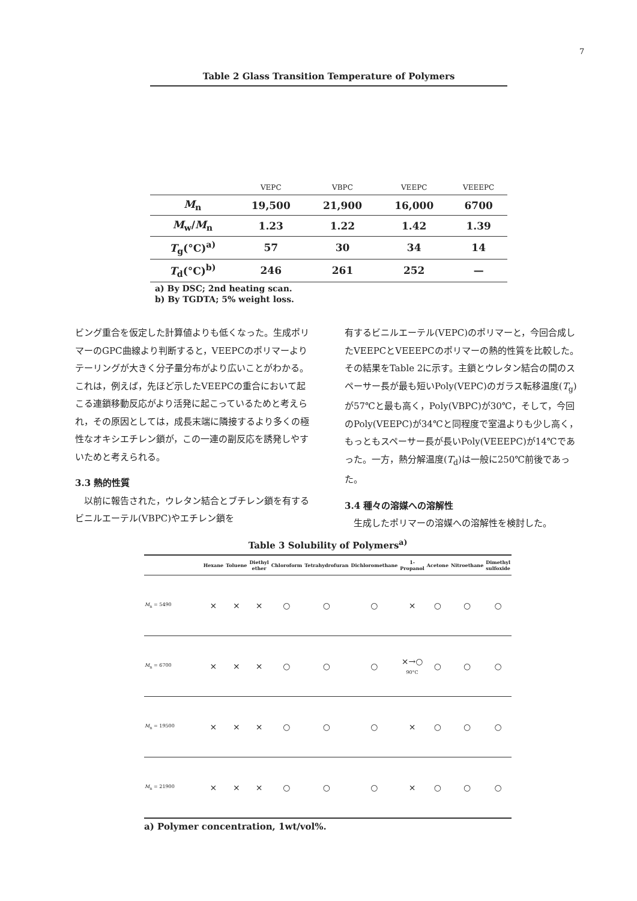7
Table 2 Glass Transition Temperature of Polymers
| | VEPC | VBPC | VEEPC | VEEEPC |
| M<sub>n</sub> | 19,500 | 21,900 | 16,000 | 6700 |
| M<sub>w</sub>/ M<sub>n</sub> | 1.23 | 1.22 | 1.42 | 1.39 |
| T<sub>g</sub>(°C)<sup>a)</sup> | 57 | 30 | 34 | 14 |
| T<sub>d</sub>(°C)<sup>b)</sup> | 246 | 261 | 252 | — |
a) By DSC; 2nd heating scan.
b) By TGDTA; 5% weight loss.
ビング重合を仮定した計算値よりも低くなった。生成ポリマーのGPC曲線より判断すると，VEEPCのポリマーよりテーリングが大きく分子量分布がより広いことがわかる。これは，例えば，先ほど示したVEEPCの重合において起こる連鎖移動反応がより活発に起こっているためと考えられ，その原因としては，成長末端に隣接するより多くの極性なオキシエチレン鎖が，この一連の副反応を誘発しやすいためと考えられる。
3.3 熱的性質
　以前に報告された，ウレタン結合とブチレン鎖を有するビニルエーテル(VBPC)やエチレン鎖を
有するビニルエーテル(VEPC)のポリマーと，今回合成したVEEPCとVEEEPCのポリマーの熱的性質を比較した。その結果をTable 2に示す。主鎖とウレタン結合の間のスペーサー長が最も短いPoly(VEPC)のガラス転移温度(T<sub>g</sub>)が57℃と最も高く，Poly(VBPC)が30℃，そして，今回のPoly(VEEPC)が34℃と同程度で室温よりも少し高く，もっともスペーサー長が長いPoly(VEEEPC)が14℃であった。一方，熱分解温度(T<sub>d</sub>)は一般に250℃前後であった。
3.4 種々の溶媒への溶解性
　生成したポリマーの溶媒への溶解性を検討した。
Table 3 Solubility of Polymers<sup>a)</sup>
| | Hexane | Toluene | Diethyl ether | Chloroform | Tetrahydrofuran | Dichloromethane | 1-Propanol | Acetone | Nitroethane | Dimethyl sulfoxide |
| --- | --- | --- | --- | --- | --- | --- | --- | --- | --- | --- |
| M<sub>n</sub> = 5490 | × | × | × | ○ | ○ | ○ | × | ○ | ○ | ○ |
| M<sub>n</sub> = 6700 | × | × | × | ○ | ○ | ○ | ×→○ 90°C | ○ | ○ | ○ |
| M<sub>n</sub> = 19500 | × | × | × | ○ | ○ | ○ | × | ○ | ○ | ○ |
| M<sub>n</sub> = 21900 | × | × | × | ○ | ○ | ○ | × | ○ | ○ | ○ |
a) Polymer concentration, 1wt/vol%.